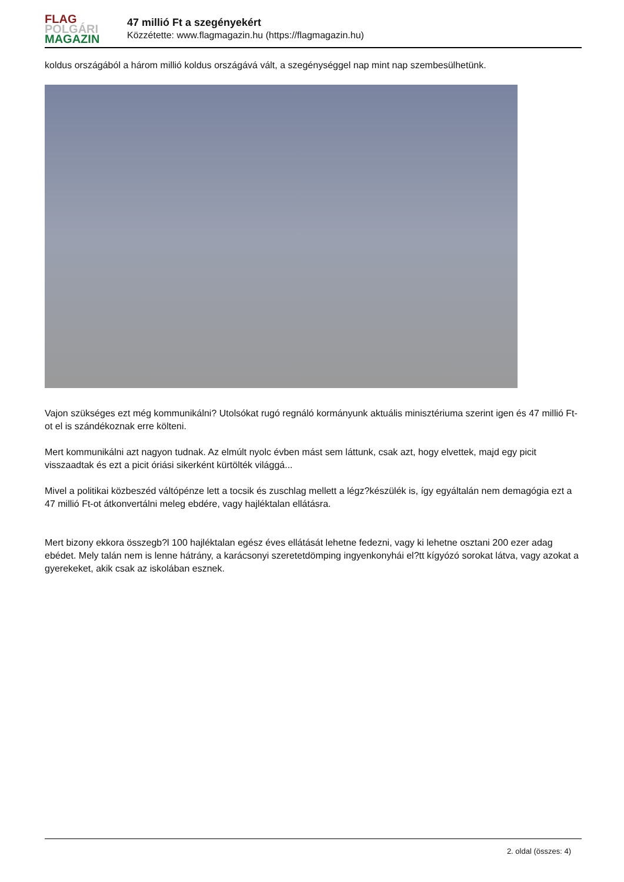FLAG
POLGÁRI
MAGAZIN
47 millió Ft a szegényekért
Közzétette: www.flagmagazin.hu (https://flagmagazin.hu)
koldus országából a három millió koldus országává vált, a szegénységgel nap mint nap szembesülhetünk.
Vajon szükséges ezt még kommunikálni? Utolsókat rugó regnáló kormányunk aktuális minisztériuma szerint igen és 47 millió Ft-ot el is szándékoznak erre költeni.
Mert kommunikálni azt nagyon tudnak. Az elmúlt nyolc évben mást sem láttunk, csak azt, hogy elvettek, majd egy picit visszaadtak és ezt a picit óriási sikerként kürtölték világgá...
Mivel a politikai közbeszéd váltópénze lett a tocsik és zuschlag mellett a légz?készülék is, így egyáltalán nem demagógia ezt a 47 millió Ft-ot átkonvertálni meleg ebdére, vagy hajléktalan ellátásra.
Mert bizony ekkora összegb?l 100 hajléktalan egész éves ellátását lehetne fedezni, vagy ki lehetne osztani 200 ezer adag ebédet. Mely talán nem is lenne hátrány, a karácsonyi szeretetdömping ingyenkonyhái el?tt kígyózó sorokat látva, vagy azokat a gyerekeket, akik csak az iskolában esznek.
2. oldal (összes: 4)